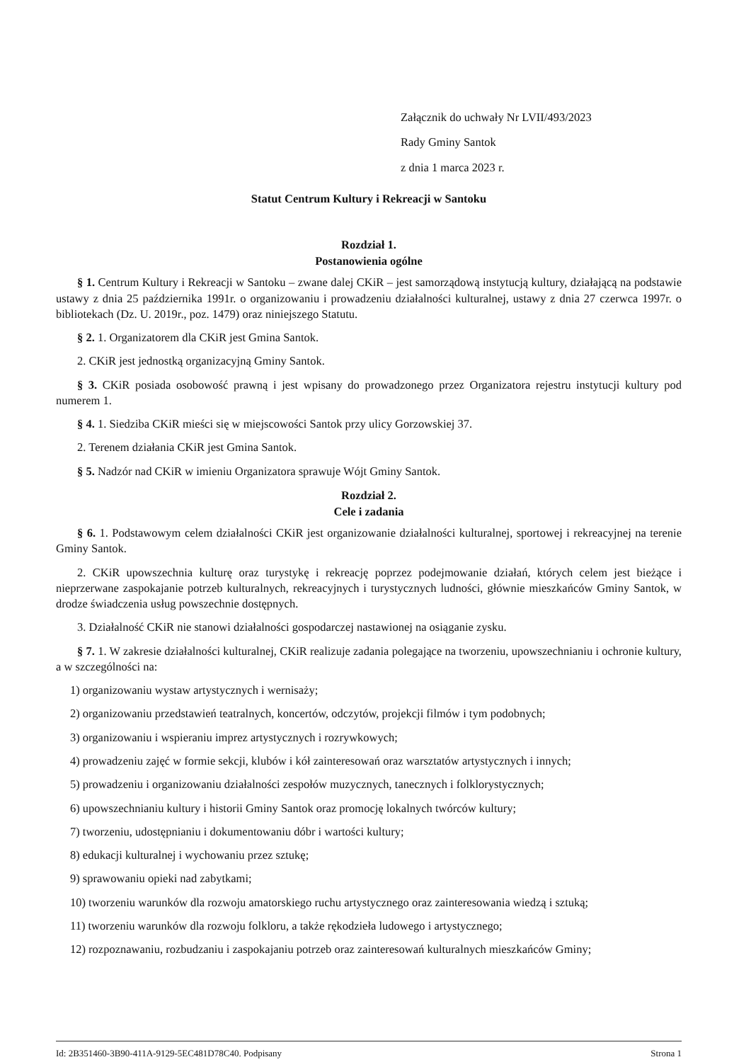Załącznik do uchwały Nr LVII/493/2023
Rady Gminy Santok
z dnia 1 marca 2023 r.
Statut Centrum Kultury i Rekreacji w Santoku
Rozdział 1.
Postanowienia ogólne
§ 1. Centrum Kultury i Rekreacji w Santoku – zwane dalej CKiR – jest samorządową instytucją kultury, działającą na podstawie ustawy z dnia 25 października 1991r. o organizowaniu i prowadzeniu działalności kulturalnej, ustawy z dnia 27 czerwca 1997r. o bibliotekach (Dz. U. 2019r., poz. 1479) oraz niniejszego Statutu.
§ 2. 1. Organizatorem dla CKiR jest Gmina Santok.
2. CKiR jest jednostką organizacyjną Gminy Santok.
§ 3. CKiR posiada osobowość prawną i jest wpisany do prowadzonego przez Organizatora rejestru instytucji kultury pod numerem 1.
§ 4. 1. Siedziba CKiR mieści się w miejscowości Santok przy ulicy Gorzowskiej 37.
2. Terenem działania CKiR jest Gmina Santok.
§ 5. Nadzór nad CKiR w imieniu Organizatora sprawuje Wójt Gminy Santok.
Rozdział 2.
Cele i zadania
§ 6. 1. Podstawowym celem działalności CKiR jest organizowanie działalności kulturalnej, sportowej i rekreacyjnej na terenie Gminy Santok.
2. CKiR upowszechnia kulturę oraz turystykę i rekreację poprzez podejmowanie działań, których celem jest bieżące i nieprzerwane zaspokajanie potrzeb kulturalnych, rekreacyjnych i turystycznych ludności, głównie mieszkańców Gminy Santok, w drodze świadczenia usług powszechnie dostępnych.
3. Działalność CKiR nie stanowi działalności gospodarczej nastawionej na osiąganie zysku.
§ 7. 1. W zakresie działalności kulturalnej, CKiR realizuje zadania polegające na tworzeniu, upowszechnianiu i ochronie kultury, a w szczególności na:
1) organizowaniu wystaw artystycznych i wernisaży;
2) organizowaniu przedstawień teatralnych, koncertów, odczytów, projekcji filmów i tym podobnych;
3) organizowaniu i wspieraniu imprez artystycznych i rozrywkowych;
4) prowadzeniu zajęć w formie sekcji, klubów i kół zainteresowań oraz warsztatów artystycznych i innych;
5) prowadzeniu i organizowaniu działalności zespołów muzycznych, tanecznych i folklorystycznych;
6) upowszechnianiu kultury i historii Gminy Santok oraz promocję lokalnych twórców kultury;
7) tworzeniu, udostępnianiu i dokumentowaniu dóbr i wartości kultury;
8) edukacji kulturalnej i wychowaniu przez sztukę;
9) sprawowaniu opieki nad zabytkami;
10) tworzeniu warunków dla rozwoju amatorskiego ruchu artystycznego oraz zainteresowania wiedzą i sztuką;
11) tworzeniu warunków dla rozwoju folkloru, a także rękodzieła ludowego i artystycznego;
12) rozpoznawaniu, rozbudzaniu i zaspokajaniu potrzeb oraz zainteresowań kulturalnych mieszkańców Gminy;
Id: 2B351460-3B90-411A-9129-5EC481D78C40. Podpisany Strona 1